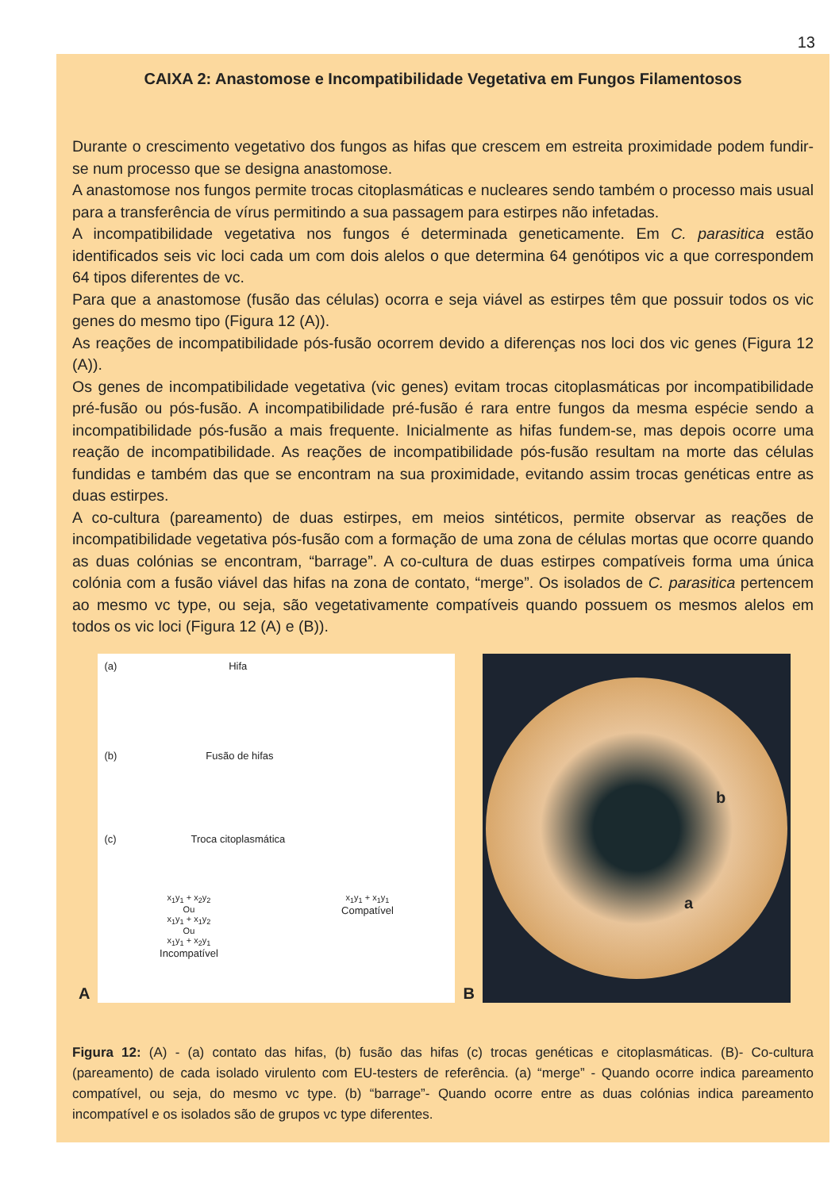13
CAIXA 2: Anastomose e Incompatibilidade Vegetativa em Fungos Filamentosos
Durante o crescimento vegetativo dos fungos as hifas que crescem em estreita proximidade podem fundir-se num processo que se designa anastomose.
A anastomose nos fungos permite trocas citoplasmáticas e nucleares sendo também o processo mais usual para a transferência de vírus permitindo a sua passagem para estirpes não infetadas.
A incompatibilidade vegetativa nos fungos é determinada geneticamente. Em C. parasitica estão identificados seis vic loci cada um com dois alelos o que determina 64 genótipos vic a que correspondem 64 tipos diferentes de vc.
Para que a anastomose (fusão das células) ocorra e seja viável as estirpes têm que possuir todos os vic genes do mesmo tipo (Figura 12 (A)).
As reações de incompatibilidade pós-fusão ocorrem devido a diferenças nos loci dos vic genes (Figura 12 (A)).
Os genes de incompatibilidade vegetativa (vic genes) evitam trocas citoplasmáticas por incompatibilidade pré-fusão ou pós-fusão. A incompatibilidade pré-fusão é rara entre fungos da mesma espécie sendo a incompatibilidade pós-fusão a mais frequente. Inicialmente as hifas fundem-se, mas depois ocorre uma reação de incompatibilidade. As reações de incompatibilidade pós-fusão resultam na morte das células fundidas e também das que se encontram na sua proximidade, evitando assim trocas genéticas entre as duas estirpes.
A co-cultura (pareamento) de duas estirpes, em meios sintéticos, permite observar as reações de incompatibilidade vegetativa pós-fusão com a formação de uma zona de células mortas que ocorre quando as duas colónias se encontram, “barrage”. A co-cultura de duas estirpes compatíveis forma uma única colónia com a fusão viável das hifas na zona de contato, “merge”. Os isolados de C. parasitica pertencem ao mesmo vc type, ou seja, são vegetativamente compatíveis quando possuem os mesmos alelos em todos os vic loci (Figura 12 (A) e (B)).
A
(a) Hifa
(b) Fusão de hifas
(c) Troca citoplasmática
x<sub>1</sub>y<sub>1</sub> + x<sub>2</sub>y<sub>2</sub>
Ou
x<sub>1</sub>y<sub>1</sub> + x<sub>1</sub>y<sub>2</sub>
Ou
x<sub>1</sub>y<sub>1</sub> + x<sub>2</sub>y<sub>1</sub>
Incompatível
x<sub>1</sub>y<sub>1</sub> + x<sub>1</sub>y<sub>1</sub>
Compatível
B
b
a
Figura 12: (A) - (a) contato das hifas, (b) fusão das hifas (c) trocas genéticas e citoplasmáticas. (B)- Co-cultura (pareamento) de cada isolado virulento com EU-testers de referência. (a) “merge” - Quando ocorre indica pareamento compatível, ou seja, do mesmo vc type. (b) “barrage”- Quando ocorre entre as duas colónias indica pareamento incompatível e os isolados são de grupos vc type diferentes.